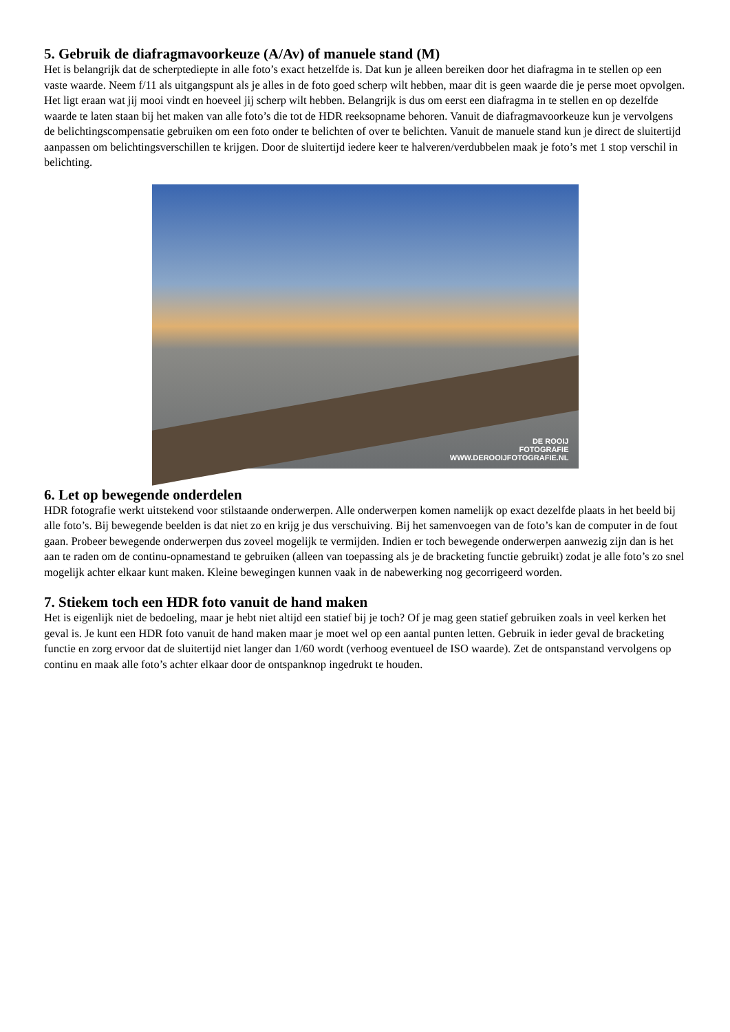5. Gebruik de diafragmavoorkeuze (A/Av) of manuele stand (M)
Het is belangrijk dat de scherptediepte in alle foto’s exact hetzelfde is. Dat kun je alleen bereiken door het diafragma in te stellen op een vaste waarde. Neem f/11 als uitgangspunt als je alles in de foto goed scherp wilt hebben, maar dit is geen waarde die je perse moet opvolgen. Het ligt eraan wat jij mooi vindt en hoeveel jij scherp wilt hebben. Belangrijk is dus om eerst een diafragma in te stellen en op dezelfde waarde te laten staan bij het maken van alle foto’s die tot de HDR reeksopname behoren. Vanuit de diafragmavoorkeuze kun je vervolgens de belichtingscompensatie gebruiken om een foto onder te belichten of over te belichten. Vanuit de manuele stand kun je direct de sluitertijd aanpassen om belichtingsverschillen te krijgen. Door de sluitertijd iedere keer te halveren/verdubbelen maak je foto’s met 1 stop verschil in belichting.
DE ROOIJ
FOTOGRAFIE
WWW.DEROOIJFOTOGRAFIE.NL
6. Let op bewegende onderdelen
HDR fotografie werkt uitstekend voor stilstaande onderwerpen. Alle onderwerpen komen namelijk op exact dezelfde plaats in het beeld bij alle foto’s. Bij bewegende beelden is dat niet zo en krijg je dus verschuiving. Bij het samenvoegen van de foto’s kan de computer in de fout gaan. Probeer bewegende onderwerpen dus zoveel mogelijk te vermijden. Indien er toch bewegende onderwerpen aanwezig zijn dan is het aan te raden om de continu-opnamestand te gebruiken (alleen van toepassing als je de bracketing functie gebruikt) zodat je alle foto’s zo snel mogelijk achter elkaar kunt maken. Kleine bewegingen kunnen vaak in de nabewerking nog gecorrigeerd worden.
7. Stiekem toch een HDR foto vanuit de hand maken
Het is eigenlijk niet de bedoeling, maar je hebt niet altijd een statief bij je toch? Of je mag geen statief gebruiken zoals in veel kerken het geval is. Je kunt een HDR foto vanuit de hand maken maar je moet wel op een aantal punten letten. Gebruik in ieder geval de bracketing functie en zorg ervoor dat de sluitertijd niet langer dan 1/60 wordt (verhoog eventueel de ISO waarde). Zet de ontspanstand vervolgens op continu en maak alle foto’s achter elkaar door de ontspanknop ingedrukt te houden.